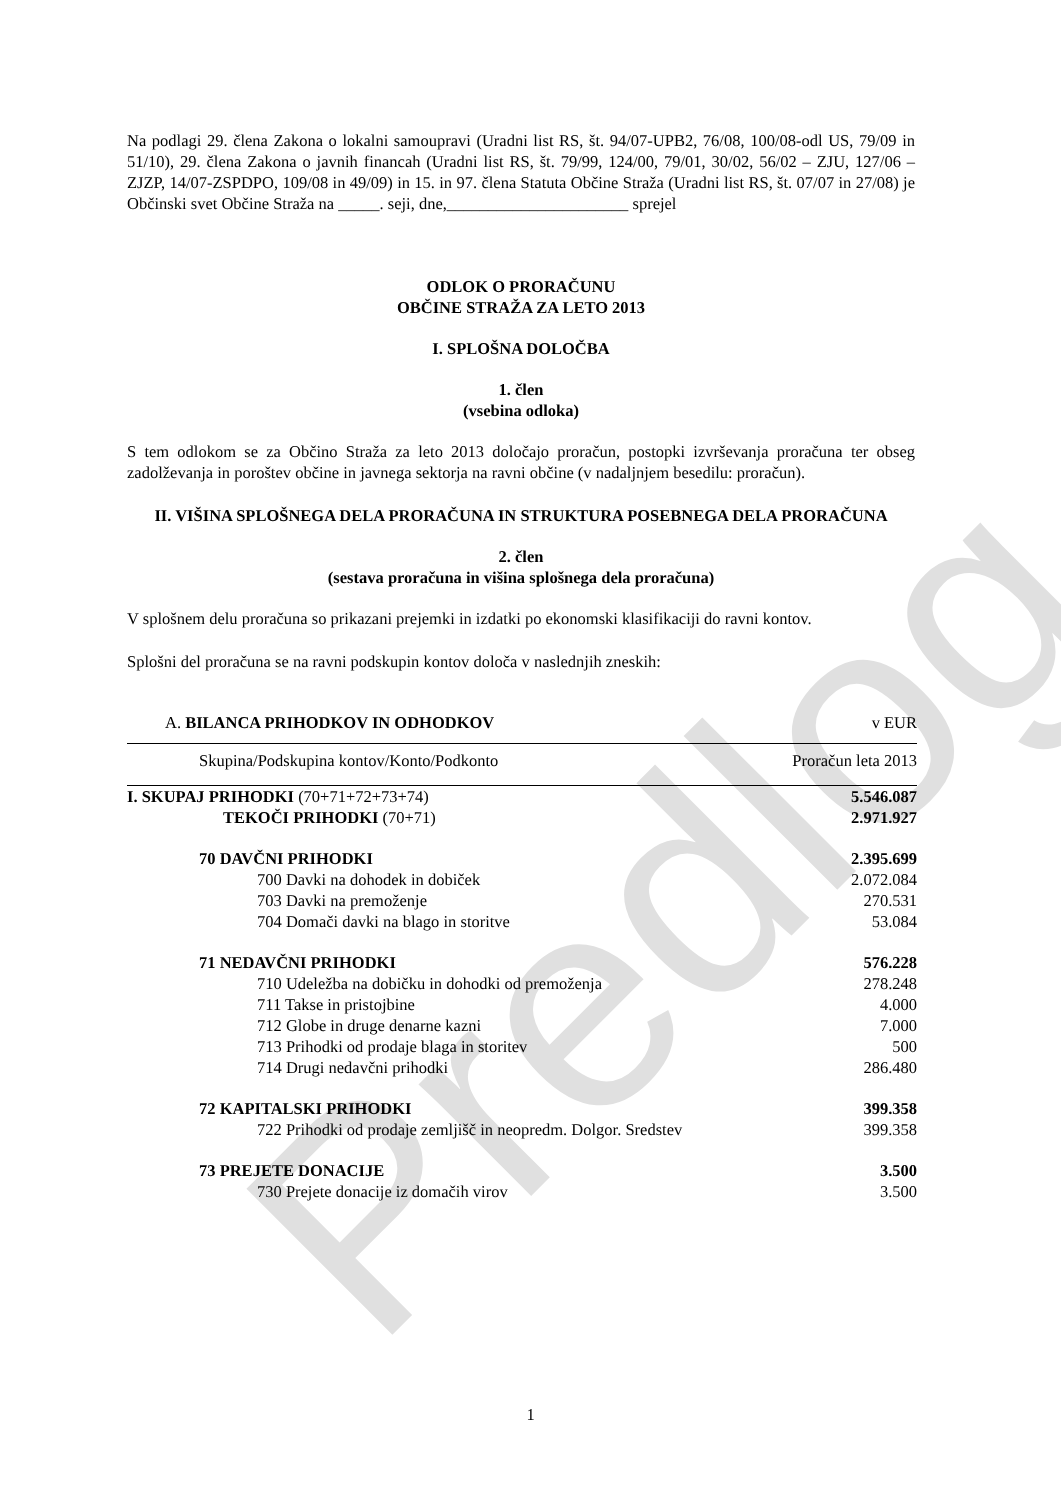Predlog
Na podlagi 29. člena Zakona o lokalni samoupravi (Uradni list RS, št. 94/07-UPB2, 76/08, 100/08-odl US, 79/09 in 51/10), 29. člena Zakona o javnih financah (Uradni list RS, št. 79/99, 124/00, 79/01, 30/02, 56/02 – ZJU, 127/06 – ZJZP, 14/07-ZSPDPO, 109/08 in 49/09) in 15. in 97. člena Statuta Občine Straža (Uradni list RS, št. 07/07 in 27/08) je Občinski svet Občine Straža na _____. seji, dne,______________________ sprejel
ODLOK O PRORAČUNU
OBČINE STRAŽA ZA LETO 2013
I. SPLOŠNA DOLOČBA
1. člen
(vsebina odloka)
S tem odlokom se za Občino Straža za leto 2013 določajo proračun, postopki izvrševanja proračuna ter obseg zadolževanja in poroštev občine in javnega sektorja na ravni občine (v nadaljnjem besedilu: proračun).
II. VIŠINA SPLOŠNEGA DELA PRORAČUNA IN STRUKTURA POSEBNEGA DELA PRORAČUNA
2. člen
(sestava proračuna in višina splošnega dela proračuna)
V splošnem delu proračuna so prikazani prejemki in izdatki po ekonomski klasifikaciji do ravni kontov.
Splošni del proračuna se na ravni podskupin kontov določa v naslednjih zneskih:
| A. BILANCA PRIHODKOV IN ODHODKOV | v EUR |
| Skupina/Podskupina kontov/Konto/Podkonto | Proračun leta 2013 |
| I. SKUPAJ PRIHODKI (70+71+72+73+74) | 5.546.087 |
| TEKOČI PRIHODKI (70+71) | 2.971.927 |
| 70 DAVČNI PRIHODKI | 2.395.699 |
| 700 Davki na dohodek in dobiček | 2.072.084 |
| 703 Davki na premoženje | 270.531 |
| 704 Domači davki na blago in storitve | 53.084 |
| 71 NEDAVČNI PRIHODKI | 576.228 |
| 710 Udeležba na dobičku in dohodki od premoženja | 278.248 |
| 711 Takse in pristojbine | 4.000 |
| 712 Globe in druge denarne kazni | 7.000 |
| 713 Prihodki od prodaje blaga in storitev | 500 |
| 714 Drugi nedavčni prihodki | 286.480 |
| 72 KAPITALSKI PRIHODKI | 399.358 |
| 722 Prihodki od prodaje zemljišč in neopredm. Dolgor. Sredstev | 399.358 |
| 73 PREJETE DONACIJE | 3.500 |
| 730 Prejete donacije iz domačih virov | 3.500 |
1